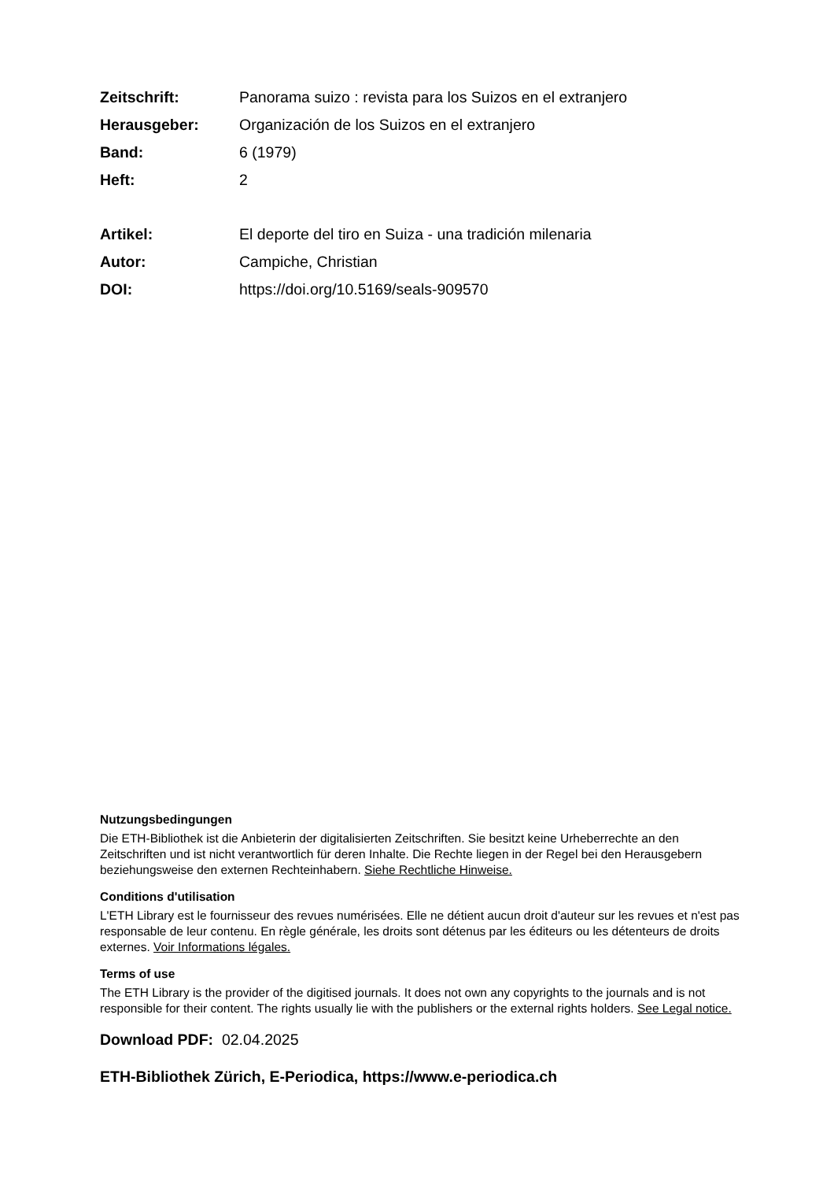Zeitschrift: Panorama suizo : revista para los Suizos en el extranjero
Herausgeber: Organización de los Suizos en el extranjero
Band: 6 (1979)
Heft: 2
Artikel: El deporte del tiro en Suiza - una tradición milenaria
Autor: Campiche, Christian
DOI: https://doi.org/10.5169/seals-909570
Nutzungsbedingungen
Die ETH-Bibliothek ist die Anbieterin der digitalisierten Zeitschriften. Sie besitzt keine Urheberrechte an den Zeitschriften und ist nicht verantwortlich für deren Inhalte. Die Rechte liegen in der Regel bei den Herausgebern beziehungsweise den externen Rechteinhabern. Siehe Rechtliche Hinweise.
Conditions d'utilisation
L'ETH Library est le fournisseur des revues numérisées. Elle ne détient aucun droit d'auteur sur les revues et n'est pas responsable de leur contenu. En règle générale, les droits sont détenus par les éditeurs ou les détenteurs de droits externes. Voir Informations légales.
Terms of use
The ETH Library is the provider of the digitised journals. It does not own any copyrights to the journals and is not responsible for their content. The rights usually lie with the publishers or the external rights holders. See Legal notice.
Download PDF: 02.04.2025
ETH-Bibliothek Zürich, E-Periodica, https://www.e-periodica.ch